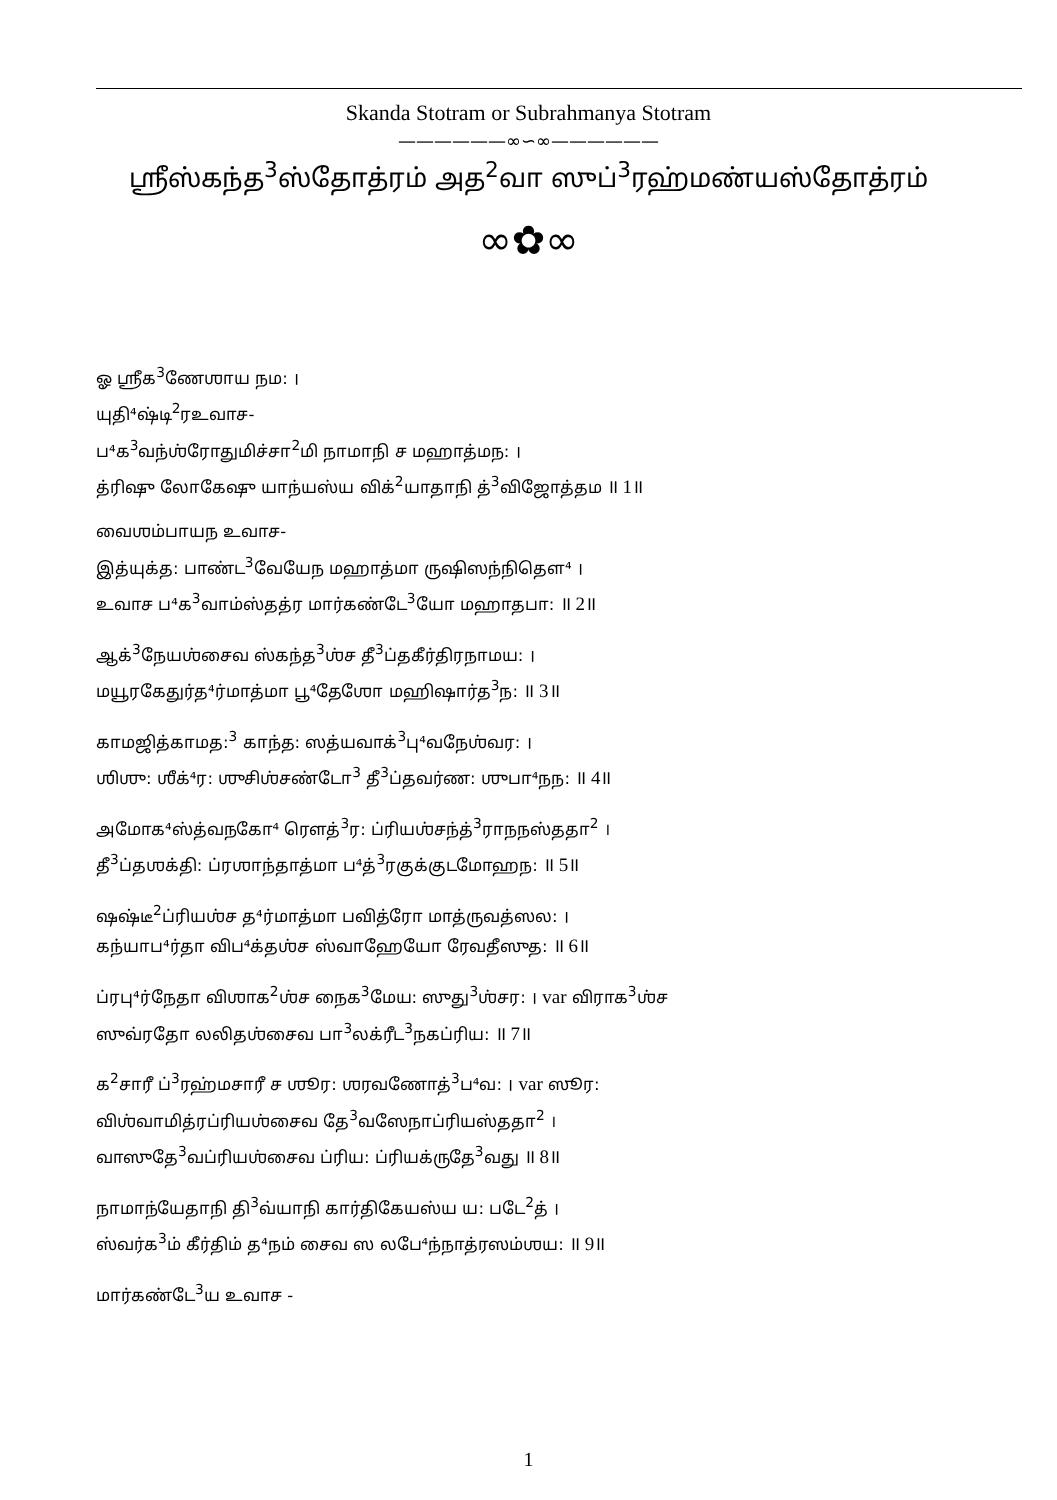Skanda Stotram or Subrahmanya Stotram
——————∞∽∞——————
ஶ்ரீஸ்கந்த<sup>3</sup>ஸ்தோத்ரம் அத<sup>2</sup>வா ஸுப்<sup>3</sup>ரஹ்மண்யஸ்தோத்ரம்
∞✿∞
ஓ ஶ்ரீக<sup>3</sup>ணேஶாய நம: ।
யுதி⁴ஷ்டி<sup>2</sup>ரஉவாச-
ப⁴க<sup>3</sup>வந்ஶ்ரோதுமிச்சா<sup>2</sup>மி நாமாநி ச மஹாத்மந: ।
த்ரிஷு லோகேஷு யாந்யஸ்ய விக்<sup>2</sup>யாதாநி த்<sup>3</sup>விஜோத்தம ॥ 1॥
வைஶம்பாயந உவாச-
இத்யுக்த: பாண்ட<sup>3</sup>வேயேந மஹாத்மா ருஷிஸந்நிதௌ⁴ ।
உவாச ப⁴க<sup>3</sup>வாம்ஸ்தத்ர மார்கண்டே<sup>3</sup>யோ மஹாதபா: ॥ 2॥
ஆக்<sup>3</sup>நேயஶ்சைவ ஸ்கந்த<sup>3</sup>ஶ்ச தீ<sup>3</sup>ப்தகீர்திரநாமய: ।
மயூரகேதுர்த⁴ர்மாத்மா பூ⁴தேஶோ மஹிஷார்த<sup>3</sup>ந: ॥ 3॥
காமஜித்காமத:<sup>3</sup> காந்த: ஸத்யவாக்<sup>3</sup>பு⁴வநேஶ்வர: ।
ஶிஶு: ஶீக்⁴ர: ஶுசிஶ்சண்டோ<sup>3</sup> தீ<sup>3</sup>ப்தவர்ண: ஶுபா⁴நந: ॥ 4॥
அமோக⁴ஸ்த்வநகோ⁴ ரௌத்<sup>3</sup>ர: ப்ரியஶ்சந்த்<sup>3</sup>ராநநஸ்ததா<sup>2</sup> ।
தீ<sup>3</sup>ப்தஶக்தி: ப்ரஶாந்தாத்மா ப⁴த்<sup>3</sup>ரகுக்குடமோஹந: ॥ 5॥
ஷஷ்டீ<sup>2</sup>ப்ரியஶ்ச த⁴ர்மாத்மா பவித்ரோ மாத்ருவத்ஸல: ।
கந்யாப⁴ர்தா விப⁴க்தஶ்ச ஸ்வாஹேயோ ரேவதீஸுத: ॥ 6॥
ப்ரபு⁴ர்நேதா விஶாக<sup>2</sup>ஶ்ச நைக<sup>3</sup>மேய: ஸுது<sup>3</sup>ஶ்சர: । var விராக<sup>3</sup>ஶ்ச
ஸுவ்ரதோ லலிதஶ்சைவ பா<sup>3</sup>லக்ரீட<sup>3</sup>நகப்ரிய: ॥ 7॥
க<sup>2</sup>சாரீ ப்<sup>3</sup>ரஹ்மசாரீ ச ஶூர: ஶரவணோத்<sup>3</sup>ப⁴வ: । var ஸூர:
விஶ்வாமித்ரப்ரியஶ்சைவ தே<sup>3</sup>வஸேநாப்ரியஸ்ததா<sup>2</sup> ।
வாஸுதே<sup>3</sup>வப்ரியஶ்சைவ ப்ரிய: ப்ரியக்ருதே<sup>3</sup>வது ॥ 8॥
நாமாந்யேதாநி தி<sup>3</sup>வ்யாநி கார்திகேயஸ்ய ய: படே<sup>2</sup>த் ।
ஸ்வர்க<sup>3</sup>ம் கீர்திம் த⁴நம் சைவ ஸ லபே⁴ந்நாத்ரஸம்ஶய: ॥ 9॥
மார்கண்டே<sup>3</sup>ய உவாச -
1